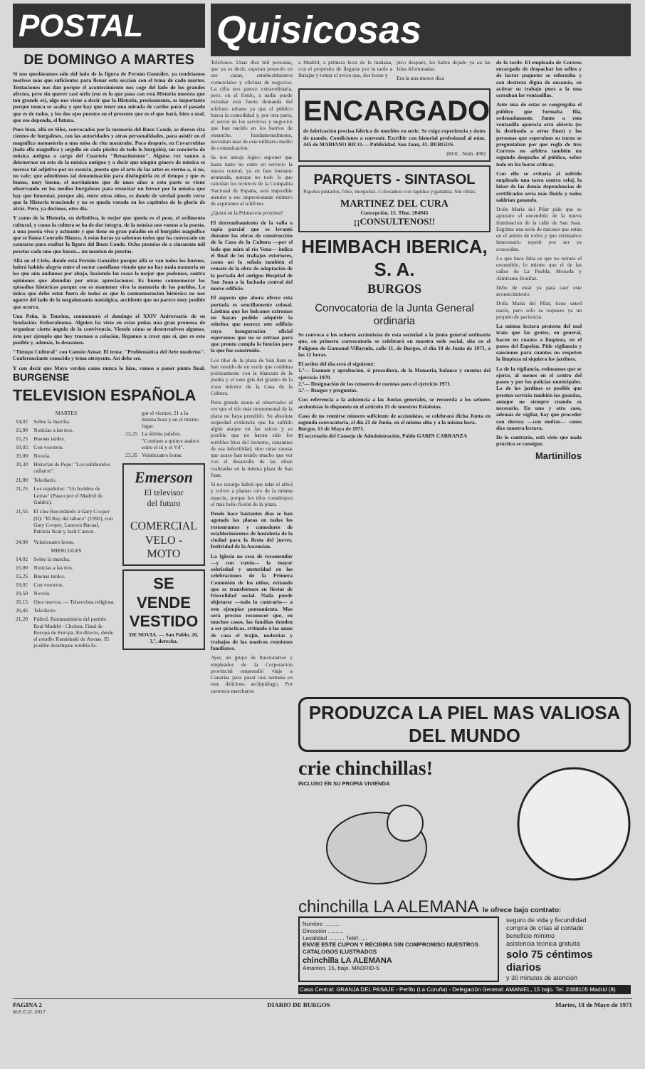POSTAL
DE DOMINGO A MARTES
Si nos quedáramos sólo del lado de la figura de Fernán González, ya tendríamos motivos más que suficientes para llenar esta sección con el tema de cada martes. Tentaciones nos dan porque el acontecimiento nos coge del lado de los grandes afectos, pero sin querer casi oírlo (eso es lo que pasa con esta Historia nuestra que tan grande es), algo nos viene a decir que la Historia, presisamente, es importante porque nunca se acaba y que hay que tener una mirada de cariño para el pasado que es de todos, y los dos ojos puestos en el presente que es el que hará, bien o mal, que eso dependa, el futuro.
Pues bien, allá en Silos, convocados por la memoria del Buen Conde, se dieron cita cientos de burgaleses, con las autoridades y otras personalidades, para asistir en el magnífico monasterio a una misa de rito mozárabe. Poco después, en Covarrubias (toda ella magnífica y orgullo en cada piedra de todo lo burgalés), un concierto de música antigua a cargo del Cuarteto "Renacimiento". Alguna vez vamos a detenernos en esto de la música antigua y a decir que ningún género de música se merece tal adjetivo por su esencia, puesto que el arte de las artes es eterno o, si no, no vale; que admitimos tal denominación para distinguirla en el tiempo y que es bueno, muy bueno, el movimiento que de unos años a esta parte se viene observando en los medios burgaleses para resucitar un fervor por la música que hay que fomentar, porque ahí, entre otros sitios, es donde de verdad puede verse que la Historia trasciende y no se queda varada en los capítulos de la gloria de atrás. Pero, ya decimos, otro día.
Y como de la Historia, en definitiva, lo mejor que queda es el poso, el sedimento cultural, y como la cultura se ha de dar íntegra, de la música nos vamos a la poesía, a una poesía viva y actuante y que tiene su gran paladín en el burgalés magnífico que se llama Conrado Blanco. A estas horas ya sabemos todos que ha convocado un concurso para exaltar la figura del Buen Conde. Ocho premios de a cincuenta mil pesetas cada uno que hacen... un montón de pesetas.
Allá en el Cielo, donde está Fernán González porque allá se van todos los buenos, habrá habido alegría entre el sector castellano viendo que no hay mala memoria en los que aún andamos por abajo, haciendo las cosas lo mejor que podemos, contra opiniones que abundan por otras apreciaciones. Es bueno conmemorar los episodios históricos porque eso es mantener viva la memoria de los pueblos. Lo único que debe estar fuera de todos es que la conmemoración histórica no nos agarre del lado de la megalomanía nostálgica, accidente que no parece muy posible que ocurra.
Una Peña, la Taurina, conmemoró el domingo el XXIV Aniversario de su fundación. Enhorabuena. Alguien ha visto en estas peñas una gran promesa de organizar cierto ángulo de la convivencia. Viendo cómo se desenvuelven algunas, ésta por ejemplo que hoy traemos a colación, llegamos a creer que sí, que es esto posible y, además, lo deseamos.
"Tiempo Cultural" con Camón Aznar. El tema: "Problemática del Arte moderno". Conferenciante conocido y tema atrayente. Así debe ser.
Y con decir que Mayo verdea como nunca lo hizo, vamos a poner punto final. BURGENSE
TELEVISION ESPAÑOLA
| MARTES | |
| 14,02 | Sobre la marcha. |
| 15,00 | Noticias a las tres. |
| 15,25 | Buenas tardes. |
| 19,02: | Con vosotros. |
| 20,00: | Novela. |
| 20,30 | Historias de Pepe: "Los sabihondos callaron". |
| 21,00 | Telediario. |
| 21,25 | Los españoles: "Un hombre de Letras" (Paseo por el Madrid de Galdós). |
| 21,55 | El cine Recordando a Gary Cooper (II): "El Rey del tabaco" (1950), con Gary Cooper, Laureen Bacaal, Patricia Neal y Jack Carson. |
| 24,00 | Veinticuatro horas. |
| MIERCOLES | |
| 14,02 | Sobre la marcha. |
| 15,00 | Noticias a las tres. |
| 15,25 | Buenas tardes. |
| 19,02 | Con vosotros. |
| 19,50 | Novela. |
| 20,15 | Ojos nuevos. — Telerevista religiosa. |
| 20,45 | Telediario. |
| 21,20 | Fútbol. Retransmisión del partido Real Madrid - Chelsea. Final de Recopa de Europa. En directo, desde el estadio Karaiskaki de Atenas. El posible desempate tendría lu- |
| | gar el viernes, 21 a la misma hora y en el mismo lugar. |
| 23,25 | La última palabra. "Combate a quince asaltos entre el tú y el Vd". |
| 23,35 | Veinticuatro horas. |
Emerson
El televisor
del futuro
COMERCIAL VELO - MOTO
SE VENDE VESTIDO
DE NOVIA. — San Pablo, 20, 3.º, derecha.
Quisicosas
Teléfonos. Unas diez mil personas, que ya es decir, esperan poseerlo en sus casas, establecimientos comerciales y oficinas de negocios. La cifra nos parece extraordinaria, pero, en el fondo, a nadie puede extrañar esta fuerte demanda del teléfono urbano ya que el público busca la comodidad y, por otra parte, el sector de los servicios y negocios que han nacido en los barrios de ensanche, fundamentalmente, necesitan usar de este utilitario medio de comunicación.
Se nos antoja lógico suponer que hasta tanto no entre en servicio la nueva central, ya en fase bastante avanzada, aunque no todo lo que calculan los técnicos de la Compañía Nacional de España, será imposible atender a ese impresionante número de aspirantes al teléfono.
¿Quizá en la Primavera próxima?
El derrumbamiento de la valla o tapia parcial que se levantó durante las obras de construcción de la Casa de la Cultura —por el lado que mira al río Vena— indica el final de los trabajos exteriores, como así lo señala también el remate de la obra de adaptación de la portada del antiguo Hospital de San Juan a la fachada central del nuevo edificio.
El aspecto que ahora ofrece esta portada es sencillamente colosal. Lástima que los balcones extremos no hayan podido adquirir la esbeltez que merece este edificio cuya inauguración oficial esperamos que no se retrase para que pronto cumpla la función para la que fue construído.
Los tilos de la plaza de San Juan se han vestido de un verde que combina poéticamente con la blancura de la piedra y el tono gris del granito de la zona inferior de la Casa de la Cultura.
Pena grande siente el observador al ver que el tilo más monumental de la plaza no haya prendido. Su absoluta sequedad evidencia que ha sufrido algún ataque en las raíces y es posible que no hayan sido los terribles fríos del invierno, causantes de esa infertilidad, sino otras causas que acaso han tenido mucho que ver con el desarrollo de las obras realizadas en la misma plaza de San Juan.
Si no resurge habrá que talar el árbol y volver a plantar otro de la misma especie, porque los tilos constituyen el más bello florón de la plaza.
Desde hace bastantes días se han agotado las plazas en todos los restaurantes y comedores de establecimientos de hostelería de la ciudad para la fiesta del jueves, festividad de la Ascensión.
La Iglesia no cesa de recomendar —y con razón— la mayor sobriedad y austeridad en las celebraciones de la Primera Comunión de los niños, evitando que se transformen en fiestas de friovolidad social. Nada puede objetarse —todo lo contrario— a este ejemplar pensamiento. Mas será preciso reconocer que, en muchos casos, las familias tienden a ser prácticas, evitando a las amas de casa el trajín, molestias y trabajos de las masivas reuniones familiares.
Ayer, un grupo de funcionarios y empleados de la Corporación provincial emprendió viaje a Canarias para pasar una semana en este delicioso archipiélago. Por carretera marcharon
a Madrid, a primera hora de la mañana, con el propósito de llegarse por la tarde a Barajas y tomar el avión que, dos horas y
pico después, les habrá dejado ya en las Islas Afortunadas.
Era la una menos diez
ENCARGADO
de fabricación precisa fábrica de muebles en serie. Se exige experiencia y dotes de mando. Condiciones a convenir. Escribir con historial profesional al núm. 445 de MARIANO RICO.— Publicidad. San Juan, 41. BURGOS.
(ROC. Núm. 498)
PARQUETS - SINTASOL
Papeles pintados, friso, moquetas. Colocamos con rapidez y garantía. Sin obras.
MARTINEZ DEL CURA
Concepción, 15. Tfno. 204945
¡¡CONSULTENOS!!
HEIMBACH IBERICA, S. A.
BURGOS
Convocatoria de la Junta General ordinaria
Se convoca a los señores accionistas de esta sociedad a la junta general ordinaria que, en primera convocatoria se celebrará en nuestra sede social, sita en el Polígono de Gamonal-Villayuda, calle 11, de Burgos, el día 19 de Junio de 1971, a las 12 horas.
El orden del día será el siguiente:
1.º— Examen y aprobación, si procediera, de la Memoria, balance y cuentas del ejercicio 1970.
2.º— Designación de los censores de cuentas para el ejercicio 1971.
3.º— Ruegos y preguntas.
Con referencia a la asistencia a las Juntas generales, se recuerda a los señores accionistas lo dispuesto en el artículo 15 de nuestros Estatutos.
Caso de no reunirse número suficiente de accionistas, se celebrará dicha Junta en segunda convocatoria, el día 21 de Junio, en el mismo sitio y a la misma hora.
Burgos, 13 de Mayo de 1971.
El secretario del Consejo de Administración, Pablo GARIN CARRANZA
de la tarde. El empleado de Correos encargado de despachar los sellos y de lacrar paquetes se esforzaba y con destreza digna de encomio, en activar su trabajo pues a la una cerraban las ventanillas.
Ante una de éstas se congregaba el público que formaba fila, ordenadamente. Junto a esta ventanilla aparecía otra abierta (es la destinada a otros fines) y las personas que esperaban su turno se preguntaban por qué regla de tres Correos no arbitra también un segundo despacho al público, sobre todo en las horas críticas.
Con ello se evitaría al sufrido empleado una tarea contra reloj, la labor de las demás dependencias de certificados sería más fluída y todos saldrían ganando.
Doña María del Pilar pide que se apresure el encendido de la nueva iluminación de la calle de San Juan. Esgrime una serie de razones que están en el ánimo de todos y que estimamos innecesario repetir por ser ya conocidas.
Lo que hace falta es que no retrase el encendido, lo mismo que el de las calles de La Puebla, Moneda y Almirante Bonifaz.
Debe de estar ya para caer este acontecimiento.
Doña María del Pilar, tiene usted razón, pero sólo se requiere ya un poquito de paciencia.
La misma lectora protesta del mal trato que las gentes, en general, hacen en cuanto a limpieza, en el paseo del Espolón. Pide vigilancia y sanciones para cuantos no respeten la limpieza ni siquiera los jardines.
Lo de la vigilancia, estimamos que se ejerce, al menos en el centro del paseo y por los policías municipales. Lo de los jardines es posible que presten servicio también los guardas, aunque no siempre cuando es necesario. En uno y otro caso, además de vigilar, hay que proceder con dureza —con multas— como dice nuestra lectora.
De lo contrario, está visto que nada práctico se consigue.
Martinillos
PRODUZCA LA PIEL MAS VALIOSA DEL MUNDO
crie chinchillas!
INCLUSO EN SU PROPIA VIVIENDA
chinchilla LA ALEMANA le ofrece bajo contrato:
Nombre ..........
Dirección ..........
Localidad .......... Teléf. ....
ENVIE ESTE CUPON Y RECIBIRA SIN COMPROMISO NUESTROS CATALOGOS ILUSTRADOS
chinchilla LA ALEMANA
Amanien, 15, bajo. MADRID-5
seguro de vida y fecundidad
compra de crías al contado
beneficio mínimo
asistencia técnica gratuita
solo 75 céntimos diarios
y 30 minutos de atención
Casa Central: GRANJA DEL PASAJE - Perillo (La Coruña) - Delegación General: AMANIEL, 15 bajo. Tel. 2488105 Madrid (8)
PAGINA 2 DIARIO DE BURGOS Martes, 18 de Mayo de 1971
M.E.C.D. 2017